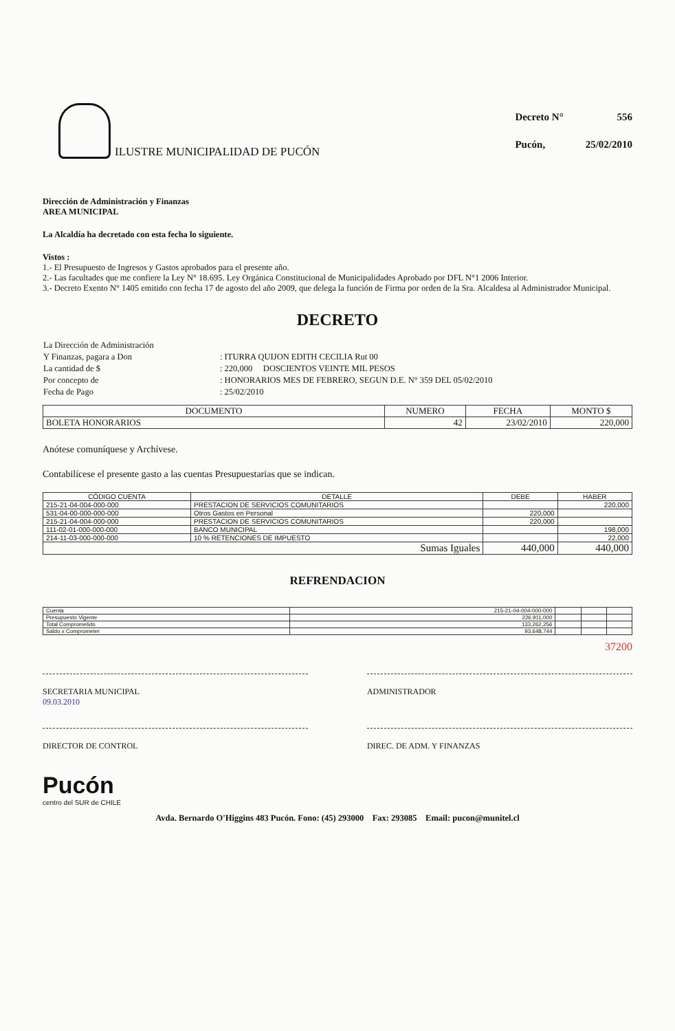ILUSTRE MUNICIPALIDAD DE PUCÓN
| Decreto N° | 556 |
| Pucón, | 25/02/2010 |
Dirección de Administración y Finanzas
AREA MUNICIPAL
La Alcaldía ha decretado con esta fecha lo siguiente.
Vistos :
1.- El Presupuesto de Ingresos y Gastos aprobados para el presente año.
2.- Las facultades que me confiere la Ley N° 18.695. Ley Orgánica Constitucional de Municipalidades Aprobado por DFL N°1 2006 Interior.
3.- Decreto Exento N° 1405 emitido con fecha 17 de agosto del año 2009, que delega la función de Firma por orden de la Sra. Alcaldesa al Administrador Municipal.
DECRETO
| La Dirección de Administración | |
| Y Finanzas, pagara a Don | : ITURRA QUIJON EDITH CECILIA Rut 00 |
| La cantidad de $ | : 220,000 DOSCIENTOS VEINTE MIL PESOS |
| Por concepto de | : HONORARIOS MES DE FEBRERO, SEGUN D.E. N° 359 DEL 05/02/2010 |
| Fecha de Pago | : 25/02/2010 |
| DOCUMENTO | NUMERO | FECHA | MONTO $ |
| --- | --- | --- | --- |
| BOLETA HONORARIOS | 42 | 23/02/2010 | 220,000 |
Anótese comuníquese y Archívese.
Contabilícese el presente gasto a las cuentas Presupuestarias que se indican.
| CÓDIGO CUENTA | DETALLE | DEBE | HABER |
| --- | --- | --- | --- |
| 215-21-04-004-000-000 | PRESTACION DE SERVICIOS COMUNITARIOS | | 220,000 |
| 531-04-00-000-000-000 | Otros Gastos en Personal | 220,000 | |
| 215-21-04-004-000-000 | PRESTACION DE SERVICIOS COMUNITARIOS | 220,000 | |
| 111-02-01-000-000-000 | BANCO MUNICIPAL | | 198,000 |
| 214-11-03-000-000-000 | 10 % RETENCIONES DE IMPUESTO | | 22,000 |
| Sumas Iguales | | 440,000 | 440,000 |
REFRENDACION
| Cuenta | 215-21-04-004-000-000 | | | |
| Presupuesto Vigente | 226,911,000 | | | |
| Total Comprometido | 133,262,256 | | | |
| Saldo x Comprometer | 93,648,744 | | | |
37200
SECRETARIA MUNICIPAL
09.03.2010
ADMINISTRADOR
DIRECTOR DE CONTROL DIREC. DE ADM. Y FINANZAS
Pucón
centro del SUR de CHILE
Avda. Bernardo O'Higgins 483 Pucón. Fono: (45) 293000 Fax: 293085 Email: pucon@munitel.cl